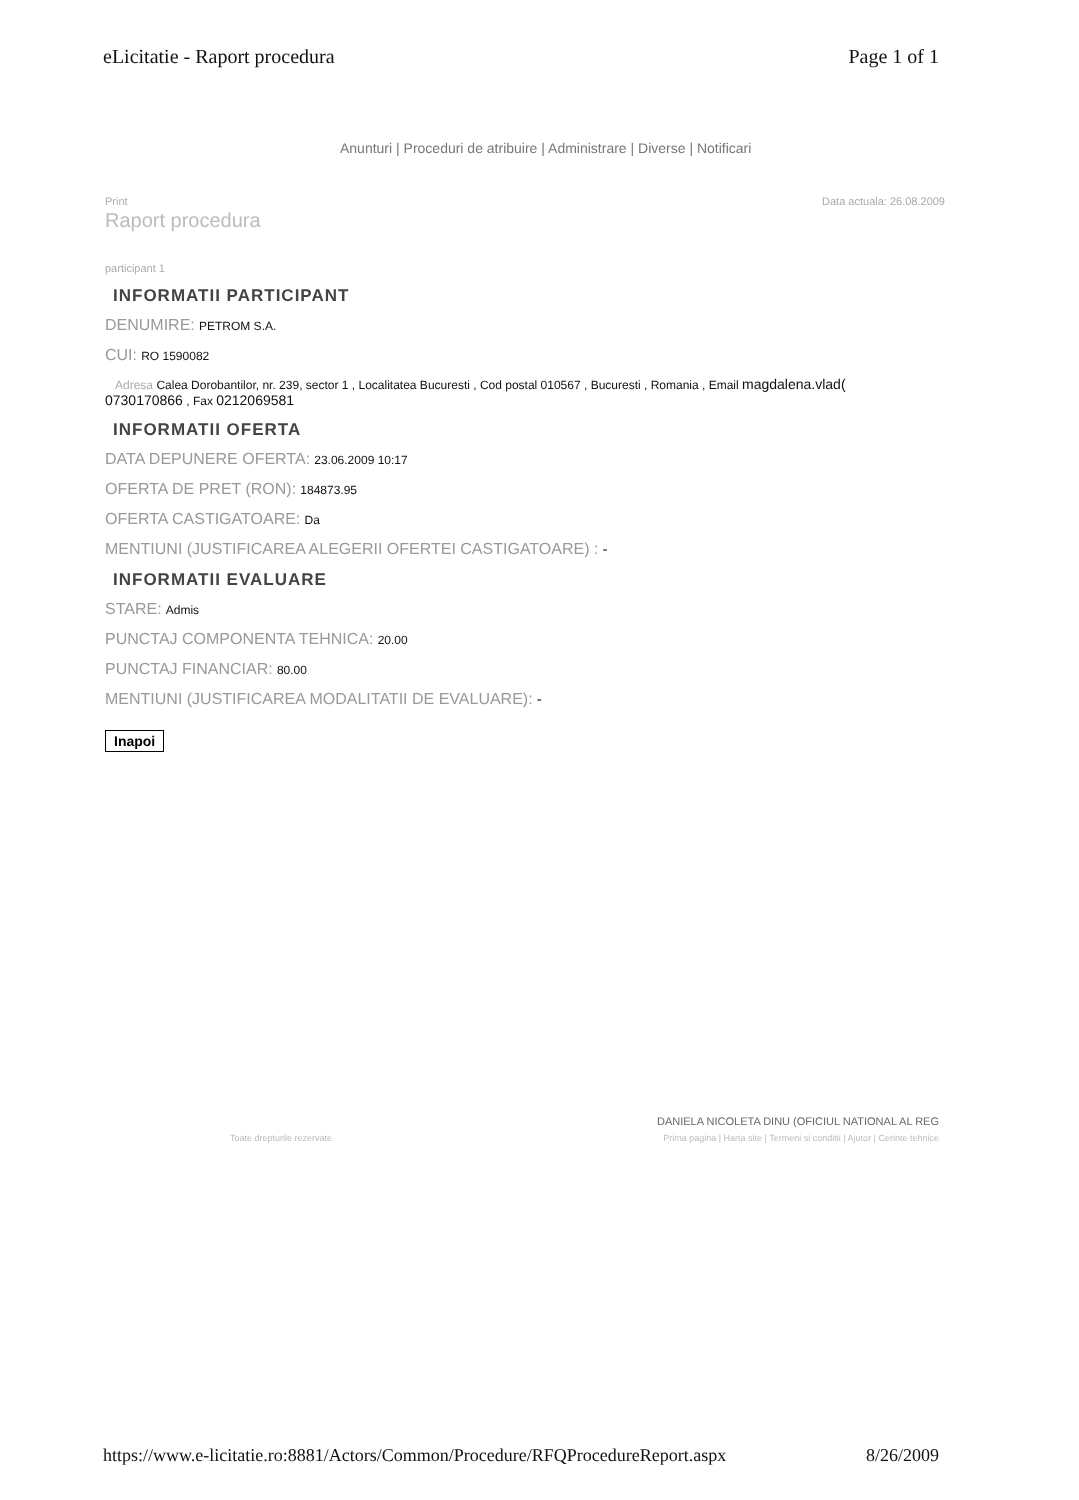eLicitatie - Raport procedura Page 1 of 1
Anunturi | Proceduri de atribuire | Administrare | Diverse | Notificari
Print Data actuala: 26.08.2009
Raport procedura
participant 1
INFORMATII PARTICIPANT
DENUMIRE: PETROM S.A.
CUI: RO 1590082
Adresa Calea Dorobantilor, nr. 239, sector 1 , Localitatea Bucuresti , Cod postal 010567 , Bucuresti , Romania , Email magdalena.vlad(
0730170866 , Fax 0212069581
INFORMATII OFERTA
DATA DEPUNERE OFERTA: 23.06.2009 10:17
OFERTA DE PRET (RON): 184873.95
OFERTA CASTIGATOARE: Da
MENTIUNI (JUSTIFICAREA ALEGERII OFERTEI CASTIGATOARE) : -
INFORMATII EVALUARE
STARE: Admis
PUNCTAJ COMPONENTA TEHNICA: 20.00
PUNCTAJ FINANCIAR: 80.00
MENTIUNI (JUSTIFICAREA MODALITATII DE EVALUARE): -
Inapoi
DANIELA NICOLETA DINU (OFICIUL NATIONAL AL REG
Toate drepturile rezervate Prima pagina | Harta site | Termeni si conditii | Ajutor | Cerinte tehnice
https://www.e-licitatie.ro:8881/Actors/Common/Procedure/RFQProcedureReport.aspx 8/26/2009